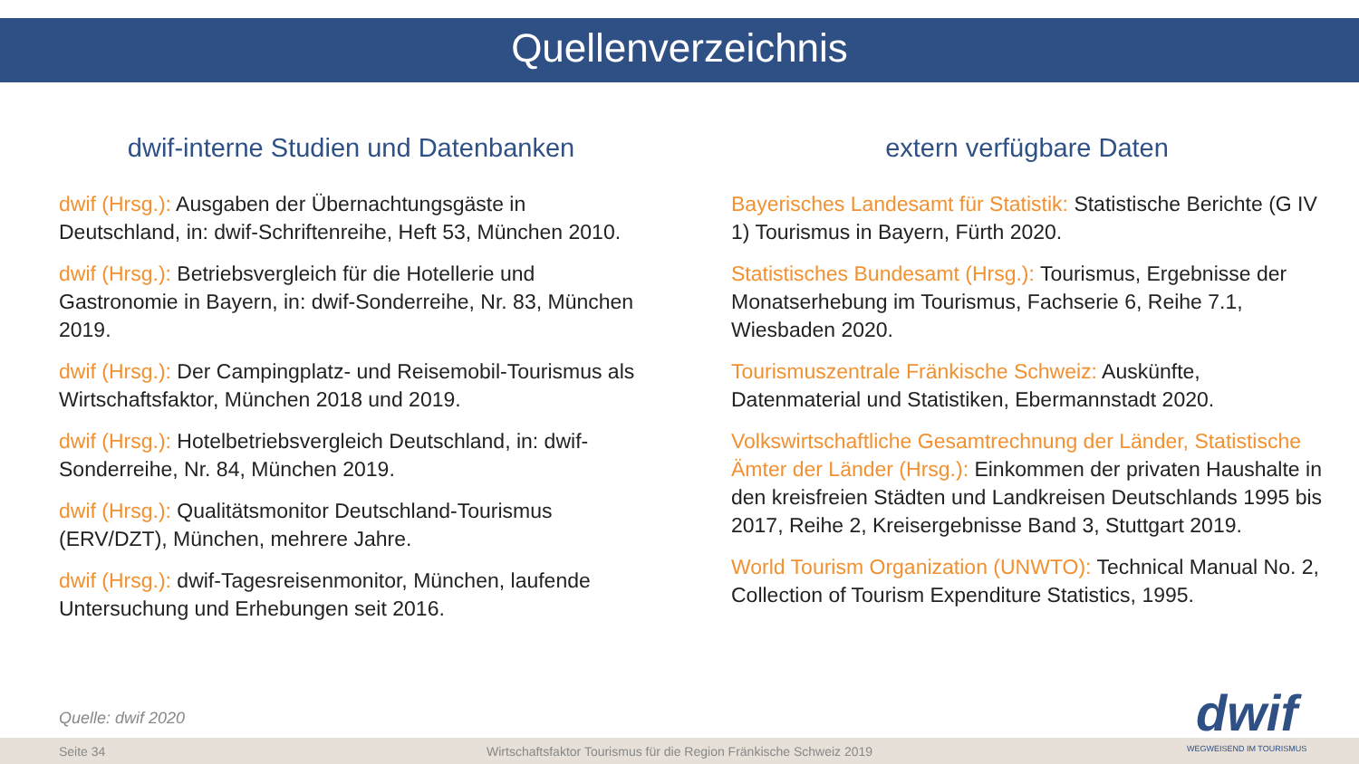Quellenverzeichnis
dwif-interne Studien und Datenbanken
dwif (Hrsg.): Ausgaben der Übernachtungsgäste in Deutschland, in: dwif-Schriftenreihe, Heft 53, München 2010.
dwif (Hrsg.): Betriebsvergleich für die Hotellerie und Gastronomie in Bayern, in: dwif-Sonderreihe, Nr. 83, München 2019.
dwif (Hrsg.): Der Campingplatz- und Reisemobil-Tourismus als Wirtschaftsfaktor, München 2018 und 2019.
dwif (Hrsg.): Hotelbetriebsvergleich Deutschland, in: dwif-Sonderreihe, Nr. 84, München 2019.
dwif (Hrsg.): Qualitätsmonitor Deutschland-Tourismus (ERV/DZT), München, mehrere Jahre.
dwif (Hrsg.): dwif-Tagesreisenmonitor, München, laufende Untersuchung und Erhebungen seit 2016.
extern verfügbare Daten
Bayerisches Landesamt für Statistik: Statistische Berichte (G IV 1) Tourismus in Bayern, Fürth 2020.
Statistisches Bundesamt (Hrsg.): Tourismus, Ergebnisse der Monatserhebung im Tourismus, Fachserie 6, Reihe 7.1, Wiesbaden 2020.
Tourismuszentrale Fränkische Schweiz: Auskünfte, Datenmaterial und Statistiken, Ebermannstadt 2020.
Volkswirtschaftliche Gesamtrechnung der Länder, Statistische Ämter der Länder (Hrsg.): Einkommen der privaten Haushalte in den kreisfreien Städten und Landkreisen Deutschlands 1995 bis 2017, Reihe 2, Kreisergebnisse Band 3, Stuttgart 2019.
World Tourism Organization (UNWTO): Technical Manual No. 2, Collection of Tourism Expenditure Statistics, 1995.
Quelle: dwif 2020
Seite 34 Wirtschaftsfaktor Tourismus für die Region Fränkische Schweiz 2019
dwif
WEGWEISEND IM TOURISMUS